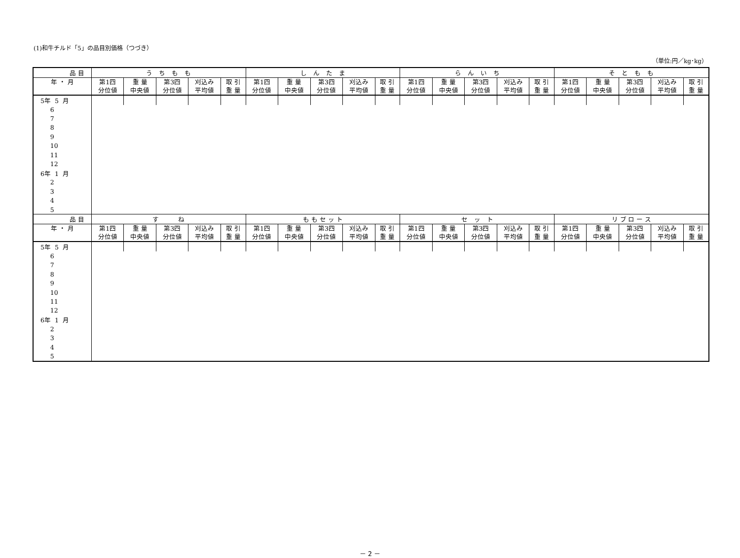(1)和牛チルド「5」の品目別価格（つづき）
（単位:円／kg･kg）
| 品 目 | う ち も も | | | | | し ん た ま | | | | | ら ん い ち | | | | | そ と も も | | | | |
| --- | --- | --- | --- | --- | --- | --- | --- | --- | --- | --- | --- | --- | --- | --- | --- | --- | --- | --- | --- | --- |
| 年 ・ 月 | 第1四 分位値 | 重 量 中央値 | 第3四 分位値 | 刈込み 平均値 | 取 引 重 量 | 第1四 分位値 | 重 量 中央値 | 第3四 分位値 | 刈込み 平均値 | 取 引 重 量 | 第1四 分位値 | 重 量 中央値 | 第3四 分位値 | 刈込み 平均値 | 取 引 重 量 | 第1四 分位値 | 重 量 中央値 | 第3四 分位値 | 刈込み 平均値 | 取 引 重 量 |
| 5年 5 月 | | | | | | | | | | | | | | | | | | | | |
| 6 | | | | | | | | | | | | | | | | | | | | |
| 7 | | | | | | | | | | | | | | | | | | | | |
| 8 | | | | | | | | | | | | | | | | | | | | |
| 9 | | | | | | | | | | | | | | | | | | | | |
| 10 | | | | | | | | | | | | | | | | | | | | |
| 11 | | | | | | | | | | | | | | | | | | | | |
| 12 | | | | | | | | | | | | | | | | | | | | |
| 6年 1 月 | | | | | | | | | | | | | | | | | | | | |
| 2 | | | | | | | | | | | | | | | | | | | | |
| 3 | | | | | | | | | | | | | | | | | | | | |
| 4 | | | | | | | | | | | | | | | | | | | | |
| 5 | | | | | | | | | | | | | | | | | | | | |
| 品 目 | す ね | | | | | も も セ ッ ト | | | | | セ ッ ト | | | | | リ ブ ロ ー ス | | | | |
| 年 ・ 月 | 第1四 分位値 | 重 量 中央値 | 第3四 分位値 | 刈込み 平均値 | 取 引 重 量 | 第1四 分位値 | 重 量 中央値 | 第3四 分位値 | 刈込み 平均値 | 取 引 重 量 | 第1四 分位値 | 重 量 中央値 | 第3四 分位値 | 刈込み 平均値 | 取 引 重 量 | 第1四 分位値 | 重 量 中央値 | 第3四 分位値 | 刈込み 平均値 | 取 引 重 量 |
| 5年 5 月 | | | | | | | | | | | | | | | | | | | | |
| 6 | | | | | | | | | | | | | | | | | | | | |
| 7 | | | | | | | | | | | | | | | | | | | | |
| 8 | | | | | | | | | | | | | | | | | | | | |
| 9 | | | | | | | | | | | | | | | | | | | | |
| 10 | | | | | | | | | | | | | | | | | | | | |
| 11 | | | | | | | | | | | | | | | | | | | | |
| 12 | | | | | | | | | | | | | | | | | | | | |
| 6年 1 月 | | | | | | | | | | | | | | | | | | | | |
| 2 | | | | | | | | | | | | | | | | | | | | |
| 3 | | | | | | | | | | | | | | | | | | | | |
| 4 | | | | | | | | | | | | | | | | | | | | |
| 5 | | | | | | | | | | | | | | | | | | | | |
－ 2 －